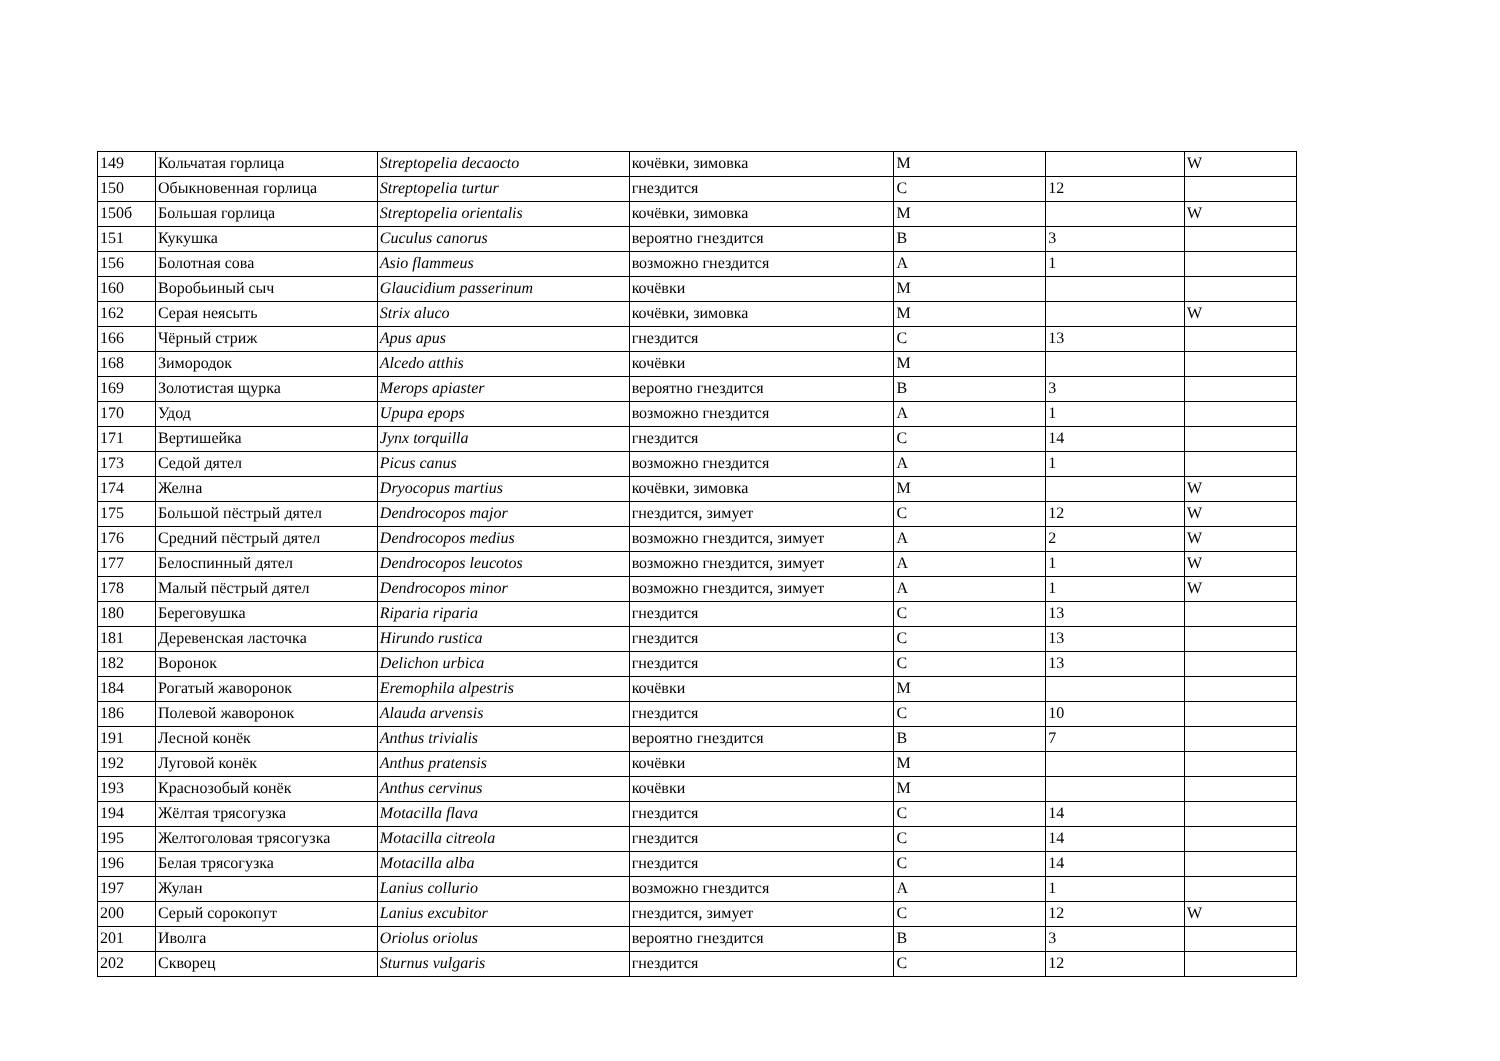| 149 | Кольчатая горлица | Streptopelia decaocto | кочёвки, зимовка | M | | W |
| 150 | Обыкновенная горлица | Streptopelia turtur | гнездится | C | 12 | |
| 150б | Большая горлица | Streptopelia orientalis | кочёвки, зимовка | M | | W |
| 151 | Кукушка | Cuculus canorus | вероятно гнездится | B | 3 | |
| 156 | Болотная сова | Asio flammeus | возможно гнездится | A | 1 | |
| 160 | Воробьиный сыч | Glaucidium passerinum | кочёвки | M | | |
| 162 | Серая неясыть | Strix aluco | кочёвки, зимовка | M | | W |
| 166 | Чёрный стриж | Apus apus | гнездится | C | 13 | |
| 168 | Зимородок | Alcedo atthis | кочёвки | M | | |
| 169 | Золотистая щурка | Merops apiaster | вероятно гнездится | B | 3 | |
| 170 | Удод | Upupa epops | возможно гнездится | A | 1 | |
| 171 | Вертишейка | Jynx torquilla | гнездится | C | 14 | |
| 173 | Седой дятел | Picus canus | возможно гнездится | A | 1 | |
| 174 | Желна | Dryocopus martius | кочёвки, зимовка | M | | W |
| 175 | Большой пёстрый дятел | Dendrocopos major | гнездится, зимует | C | 12 | W |
| 176 | Средний пёстрый дятел | Dendrocopos medius | возможно гнездится, зимует | A | 2 | W |
| 177 | Белоспинный дятел | Dendrocopos leucotos | возможно гнездится, зимует | A | 1 | W |
| 178 | Малый пёстрый дятел | Dendrocopos minor | возможно гнездится, зимует | A | 1 | W |
| 180 | Береговушка | Riparia riparia | гнездится | C | 13 | |
| 181 | Деревенская ласточка | Hirundo rustica | гнездится | C | 13 | |
| 182 | Воронок | Delichon urbica | гнездится | C | 13 | |
| 184 | Рогатый жаворонок | Eremophila alpestris | кочёвки | M | | |
| 186 | Полевой жаворонок | Alauda arvensis | гнездится | C | 10 | |
| 191 | Лесной конёк | Anthus trivialis | вероятно гнездится | B | 7 | |
| 192 | Луговой конёк | Anthus pratensis | кочёвки | M | | |
| 193 | Краснозобый конёк | Anthus cervinus | кочёвки | M | | |
| 194 | Жёлтая трясогузка | Motacilla flava | гнездится | C | 14 | |
| 195 | Желтоголовая трясогузка | Motacilla citreola | гнездится | C | 14 | |
| 196 | Белая трясогузка | Motacilla alba | гнездится | C | 14 | |
| 197 | Жулан | Lanius collurio | возможно гнездится | A | 1 | |
| 200 | Серый сорокопут | Lanius excubitor | гнездится, зимует | C | 12 | W |
| 201 | Иволга | Oriolus oriolus | вероятно гнездится | B | 3 | |
| 202 | Скворец | Sturnus vulgaris | гнездится | C | 12 | |